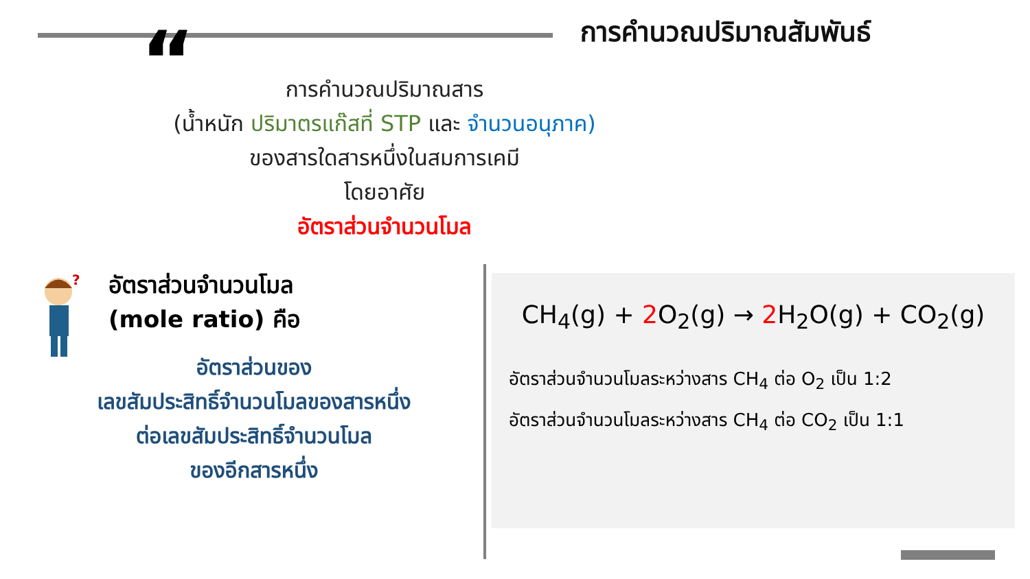การคำนวณปริมาณสัมพันธ์
“
การคำนวณปริมาณสาร
(น้ำหนัก ปริมาตรแก๊สที่ STP และ จำนวนอนุภาค)
ของสารใดสารหนึ่งในสมการเคมี
โดยอาศัย
อัตราส่วนจำนวนโมล
?
อัตราส่วนจำนวนโมล
(mole ratio) คือ
อัตราส่วนของ
เลขสัมประสิทธิ์จำนวนโมลของสารหนึ่ง
ต่อเลขสัมประสิทธิ์จำนวนโมล
ของอีกสารหนึ่ง
CH<sub>4</sub>(g) + 2 O<sub>2</sub>(g) → 2 H<sub>2</sub>O(g) + CO<sub>2</sub>(g)
อัตราส่วนจำนวนโมลระหว่างสาร CH<sub>4</sub> ต่อ O<sub>2</sub> เป็น 1:2
อัตราส่วนจำนวนโมลระหว่างสาร CH<sub>4</sub> ต่อ CO<sub>2</sub> เป็น 1:1